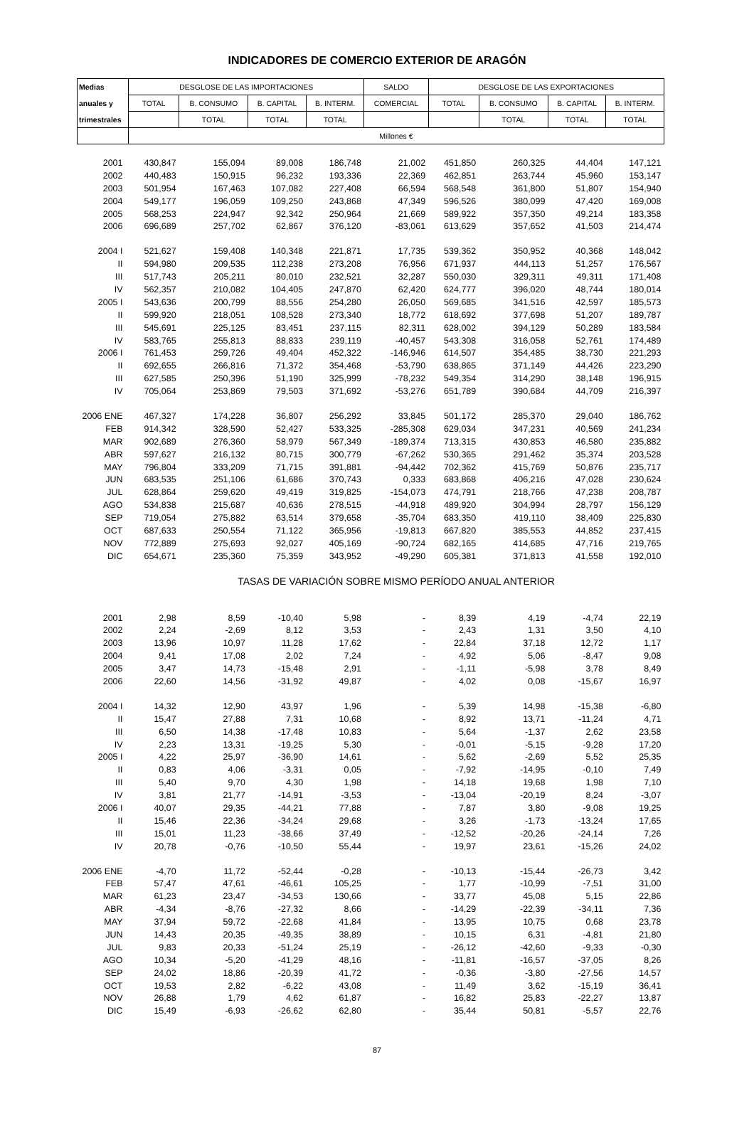INDICADORES DE COMERCIO EXTERIOR DE ARAGÓN
| Medias | DESGLOSE DE LAS IMPORTACIONES | | | | SALDO | DESGLOSE DE LAS EXPORTACIONES | | | |
| --- | --- | --- | --- | --- | --- | --- | --- | --- | --- |
| anuales y | TOTAL | B. CONSUMO | B. CAPITAL | B. INTERM. | COMERCIAL | TOTAL | B. CONSUMO | B. CAPITAL | B. INTERM. |
| trimestrales | | TOTAL | TOTAL | TOTAL | | | TOTAL | TOTAL | TOTAL |
| | Millones € | | | | | | | | |
| 2001 | 430,847 | 155,094 | 89,008 | 186,748 | 21,002 | 451,850 | 260,325 | 44,404 | 147,121 |
| 2002 | 440,483 | 150,915 | 96,232 | 193,336 | 22,369 | 462,851 | 263,744 | 45,960 | 153,147 |
| 2003 | 501,954 | 167,463 | 107,082 | 227,408 | 66,594 | 568,548 | 361,800 | 51,807 | 154,940 |
| 2004 | 549,177 | 196,059 | 109,250 | 243,868 | 47,349 | 596,526 | 380,099 | 47,420 | 169,008 |
| 2005 | 568,253 | 224,947 | 92,342 | 250,964 | 21,669 | 589,922 | 357,350 | 49,214 | 183,358 |
| 2006 | 696,689 | 257,702 | 62,867 | 376,120 | -83,061 | 613,629 | 357,652 | 41,503 | 214,474 |
| 2004 I | 521,627 | 159,408 | 140,348 | 221,871 | 17,735 | 539,362 | 350,952 | 40,368 | 148,042 |
| II | 594,980 | 209,535 | 112,238 | 273,208 | 76,956 | 671,937 | 444,113 | 51,257 | 176,567 |
| III | 517,743 | 205,211 | 80,010 | 232,521 | 32,287 | 550,030 | 329,311 | 49,311 | 171,408 |
| IV | 562,357 | 210,082 | 104,405 | 247,870 | 62,420 | 624,777 | 396,020 | 48,744 | 180,014 |
| 2005 I | 543,636 | 200,799 | 88,556 | 254,280 | 26,050 | 569,685 | 341,516 | 42,597 | 185,573 |
| II | 599,920 | 218,051 | 108,528 | 273,340 | 18,772 | 618,692 | 377,698 | 51,207 | 189,787 |
| III | 545,691 | 225,125 | 83,451 | 237,115 | 82,311 | 628,002 | 394,129 | 50,289 | 183,584 |
| IV | 583,765 | 255,813 | 88,833 | 239,119 | -40,457 | 543,308 | 316,058 | 52,761 | 174,489 |
| 2006 I | 761,453 | 259,726 | 49,404 | 452,322 | -146,946 | 614,507 | 354,485 | 38,730 | 221,293 |
| II | 692,655 | 266,816 | 71,372 | 354,468 | -53,790 | 638,865 | 371,149 | 44,426 | 223,290 |
| III | 627,585 | 250,396 | 51,190 | 325,999 | -78,232 | 549,354 | 314,290 | 38,148 | 196,915 |
| IV | 705,064 | 253,869 | 79,503 | 371,692 | -53,276 | 651,789 | 390,684 | 44,709 | 216,397 |
| 2006 ENE | 467,327 | 174,228 | 36,807 | 256,292 | 33,845 | 501,172 | 285,370 | 29,040 | 186,762 |
| FEB | 914,342 | 328,590 | 52,427 | 533,325 | -285,308 | 629,034 | 347,231 | 40,569 | 241,234 |
| MAR | 902,689 | 276,360 | 58,979 | 567,349 | -189,374 | 713,315 | 430,853 | 46,580 | 235,882 |
| ABR | 597,627 | 216,132 | 80,715 | 300,779 | -67,262 | 530,365 | 291,462 | 35,374 | 203,528 |
| MAY | 796,804 | 333,209 | 71,715 | 391,881 | -94,442 | 702,362 | 415,769 | 50,876 | 235,717 |
| JUN | 683,535 | 251,106 | 61,686 | 370,743 | 0,333 | 683,868 | 406,216 | 47,028 | 230,624 |
| JUL | 628,864 | 259,620 | 49,419 | 319,825 | -154,073 | 474,791 | 218,766 | 47,238 | 208,787 |
| AGO | 534,838 | 215,687 | 40,636 | 278,515 | -44,918 | 489,920 | 304,994 | 28,797 | 156,129 |
| SEP | 719,054 | 275,882 | 63,514 | 379,658 | -35,704 | 683,350 | 419,110 | 38,409 | 225,830 |
| OCT | 687,633 | 250,554 | 71,122 | 365,956 | -19,813 | 667,820 | 385,553 | 44,852 | 237,415 |
| NOV | 772,889 | 275,693 | 92,027 | 405,169 | -90,724 | 682,165 | 414,685 | 47,716 | 219,765 |
| DIC | 654,671 | 235,360 | 75,359 | 343,952 | -49,290 | 605,381 | 371,813 | 41,558 | 192,010 |
| | TASAS DE VARIACIÓN SOBRE MISMO PERÍODO ANUAL ANTERIOR | | | | | | | | |
| 2001 | 2,98 | 8,59 | -10,40 | 5,98 | - | 8,39 | 4,19 | -4,74 | 22,19 |
| 2002 | 2,24 | -2,69 | 8,12 | 3,53 | - | 2,43 | 1,31 | 3,50 | 4,10 |
| 2003 | 13,96 | 10,97 | 11,28 | 17,62 | - | 22,84 | 37,18 | 12,72 | 1,17 |
| 2004 | 9,41 | 17,08 | 2,02 | 7,24 | - | 4,92 | 5,06 | -8,47 | 9,08 |
| 2005 | 3,47 | 14,73 | -15,48 | 2,91 | - | -1,11 | -5,98 | 3,78 | 8,49 |
| 2006 | 22,60 | 14,56 | -31,92 | 49,87 | - | 4,02 | 0,08 | -15,67 | 16,97 |
| 2004 I | 14,32 | 12,90 | 43,97 | 1,96 | - | 5,39 | 14,98 | -15,38 | -6,80 |
| II | 15,47 | 27,88 | 7,31 | 10,68 | - | 8,92 | 13,71 | -11,24 | 4,71 |
| III | 6,50 | 14,38 | -17,48 | 10,83 | - | 5,64 | -1,37 | 2,62 | 23,58 |
| IV | 2,23 | 13,31 | -19,25 | 5,30 | - | -0,01 | -5,15 | -9,28 | 17,20 |
| 2005 I | 4,22 | 25,97 | -36,90 | 14,61 | - | 5,62 | -2,69 | 5,52 | 25,35 |
| II | 0,83 | 4,06 | -3,31 | 0,05 | - | -7,92 | -14,95 | -0,10 | 7,49 |
| III | 5,40 | 9,70 | 4,30 | 1,98 | - | 14,18 | 19,68 | 1,98 | 7,10 |
| IV | 3,81 | 21,77 | -14,91 | -3,53 | - | -13,04 | -20,19 | 8,24 | -3,07 |
| 2006 I | 40,07 | 29,35 | -44,21 | 77,88 | - | 7,87 | 3,80 | -9,08 | 19,25 |
| II | 15,46 | 22,36 | -34,24 | 29,68 | - | 3,26 | -1,73 | -13,24 | 17,65 |
| III | 15,01 | 11,23 | -38,66 | 37,49 | - | -12,52 | -20,26 | -24,14 | 7,26 |
| IV | 20,78 | -0,76 | -10,50 | 55,44 | - | 19,97 | 23,61 | -15,26 | 24,02 |
| 2006 ENE | -4,70 | 11,72 | -52,44 | -0,28 | - | -10,13 | -15,44 | -26,73 | 3,42 |
| FEB | 57,47 | 47,61 | -46,61 | 105,25 | - | 1,77 | -10,99 | -7,51 | 31,00 |
| MAR | 61,23 | 23,47 | -34,53 | 130,66 | - | 33,77 | 45,08 | 5,15 | 22,86 |
| ABR | -4,34 | -8,76 | -27,32 | 8,66 | - | -14,29 | -22,39 | -34,11 | 7,36 |
| MAY | 37,94 | 59,72 | -22,68 | 41,84 | - | 13,95 | 10,75 | 0,68 | 23,78 |
| JUN | 14,43 | 20,35 | -49,35 | 38,89 | - | 10,15 | 6,31 | -4,81 | 21,80 |
| JUL | 9,83 | 20,33 | -51,24 | 25,19 | - | -26,12 | -42,60 | -9,33 | -0,30 |
| AGO | 10,34 | -5,20 | -41,29 | 48,16 | - | -11,81 | -16,57 | -37,05 | 8,26 |
| SEP | 24,02 | 18,86 | -20,39 | 41,72 | - | -0,36 | -3,80 | -27,56 | 14,57 |
| OCT | 19,53 | 2,82 | -6,22 | 43,08 | - | 11,49 | 3,62 | -15,19 | 36,41 |
| NOV | 26,88 | 1,79 | 4,62 | 61,87 | - | 16,82 | 25,83 | -22,27 | 13,87 |
| DIC | 15,49 | -6,93 | -26,62 | 62,80 | - | 35,44 | 50,81 | -5,57 | 22,76 |
87